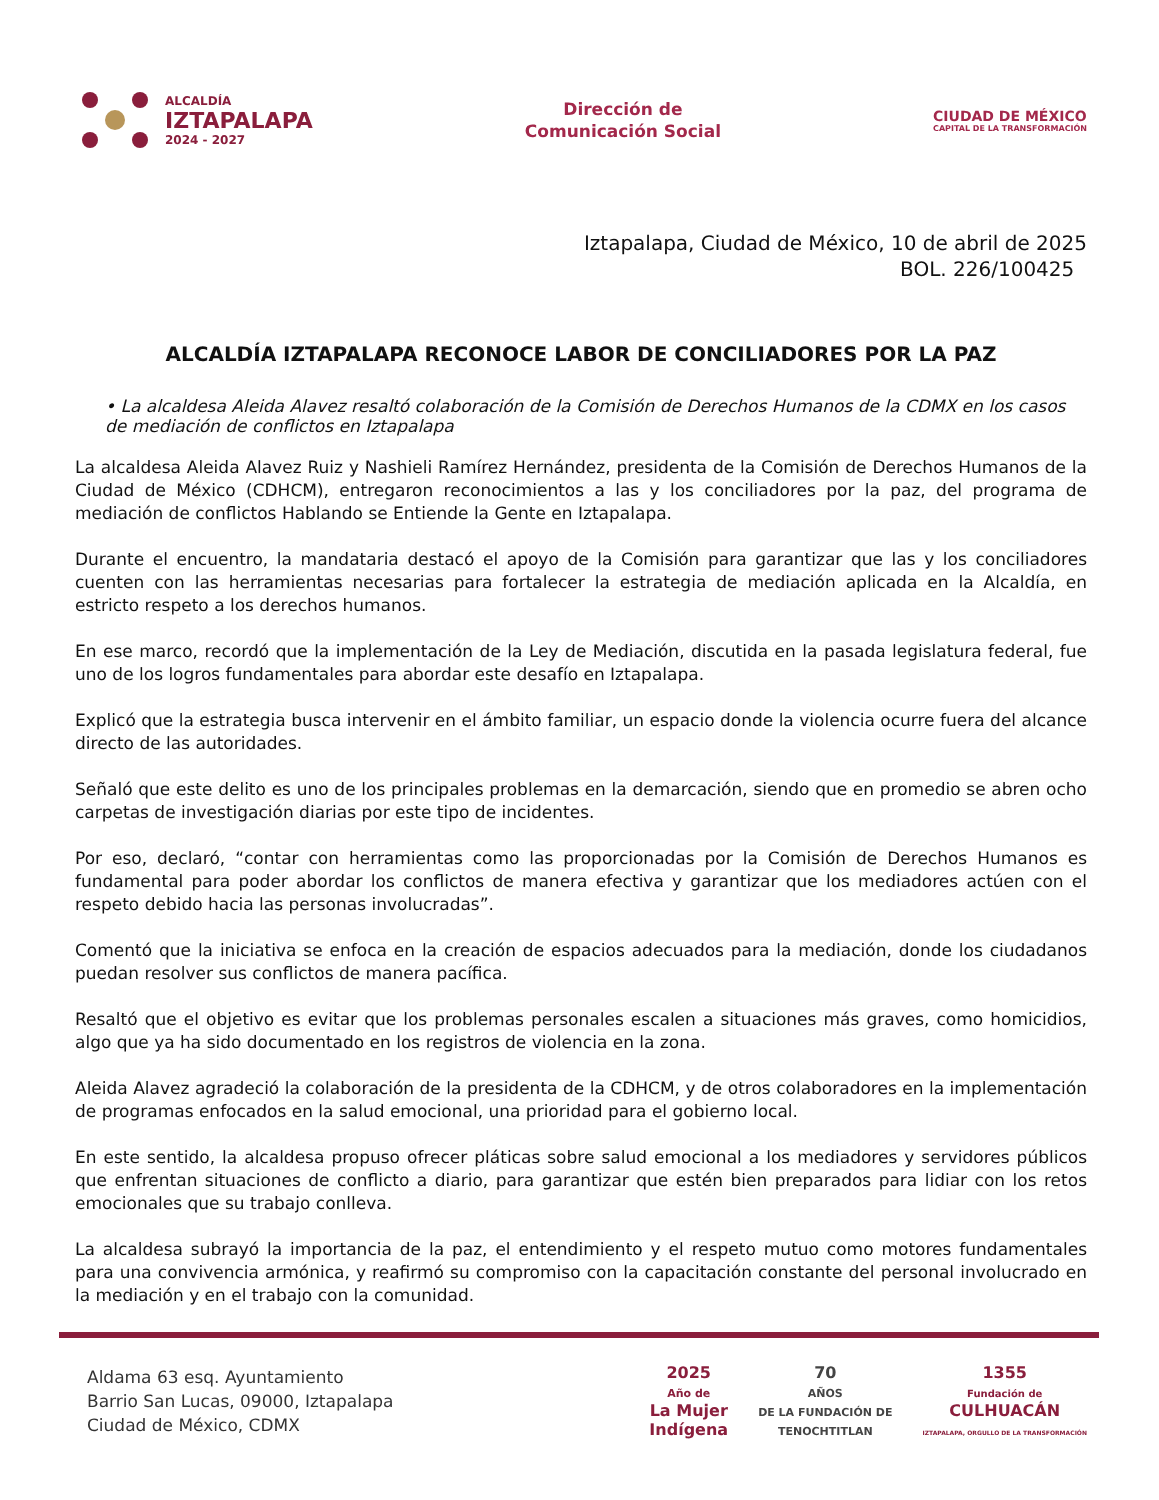ALCALDÍA
IZTAPALAPA
2024 - 2027
Dirección de
Comunicación Social
CIUDAD DE MÉXICO
CAPITAL DE LA TRANSFORMACIÓN
Iztapalapa, Ciudad de México, 10 de abril de 2025
BOL. 226/100425
ALCALDÍA IZTAPALAPA RECONOCE LABOR DE CONCILIADORES POR LA PAZ
• La alcaldesa Aleida Alavez resaltó colaboración de la Comisión de Derechos Humanos de la CDMX en los casos de mediación de conflictos en Iztapalapa
La alcaldesa Aleida Alavez Ruiz y Nashieli Ramírez Hernández, presidenta de la Comisión de Derechos Humanos de la Ciudad de México (CDHCM), entregaron reconocimientos a las y los conciliadores por la paz, del programa de mediación de conflictos Hablando se Entiende la Gente en Iztapalapa.
Durante el encuentro, la mandataria destacó el apoyo de la Comisión para garantizar que las y los conciliadores cuenten con las herramientas necesarias para fortalecer la estrategia de mediación aplicada en la Alcaldía, en estricto respeto a los derechos humanos.
En ese marco, recordó que la implementación de la Ley de Mediación, discutida en la pasada legislatura federal, fue uno de los logros fundamentales para abordar este desafío en Iztapalapa.
Explicó que la estrategia busca intervenir en el ámbito familiar, un espacio donde la violencia ocurre fuera del alcance directo de las autoridades.
Señaló que este delito es uno de los principales problemas en la demarcación, siendo que en promedio se abren ocho carpetas de investigación diarias por este tipo de incidentes.
Por eso, declaró, “contar con herramientas como las proporcionadas por la Comisión de Derechos Humanos es fundamental para poder abordar los conflictos de manera efectiva y garantizar que los mediadores actúen con el respeto debido hacia las personas involucradas”.
Comentó que la iniciativa se enfoca en la creación de espacios adecuados para la mediación, donde los ciudadanos puedan resolver sus conflictos de manera pacífica.
Resaltó que el objetivo es evitar que los problemas personales escalen a situaciones más graves, como homicidios, algo que ya ha sido documentado en los registros de violencia en la zona.
Aleida Alavez agradeció la colaboración de la presidenta de la CDHCM, y de otros colaboradores en la implementación de programas enfocados en la salud emocional, una prioridad para el gobierno local.
En este sentido, la alcaldesa propuso ofrecer pláticas sobre salud emocional a los mediadores y servidores públicos que enfrentan situaciones de conflicto a diario, para garantizar que estén bien preparados para lidiar con los retos emocionales que su trabajo conlleva.
La alcaldesa subrayó la importancia de la paz, el entendimiento y el respeto mutuo como motores fundamentales para una convivencia armónica, y reafirmó su compromiso con la capacitación constante del personal involucrado en la mediación y en el trabajo con la comunidad.
Aldama 63 esq. Ayuntamiento
Barrio San Lucas, 09000, Iztapalapa
Ciudad de México, CDMX
2025
Año de
La Mujer
Indígena
70
AÑOS
DE LA FUNDACIÓN DE
TENOCHTITLAN
1355
Fundación de
CULHUACÁN
IZTAPALAPA, ORGULLO DE LA TRANSFORMACIÓN